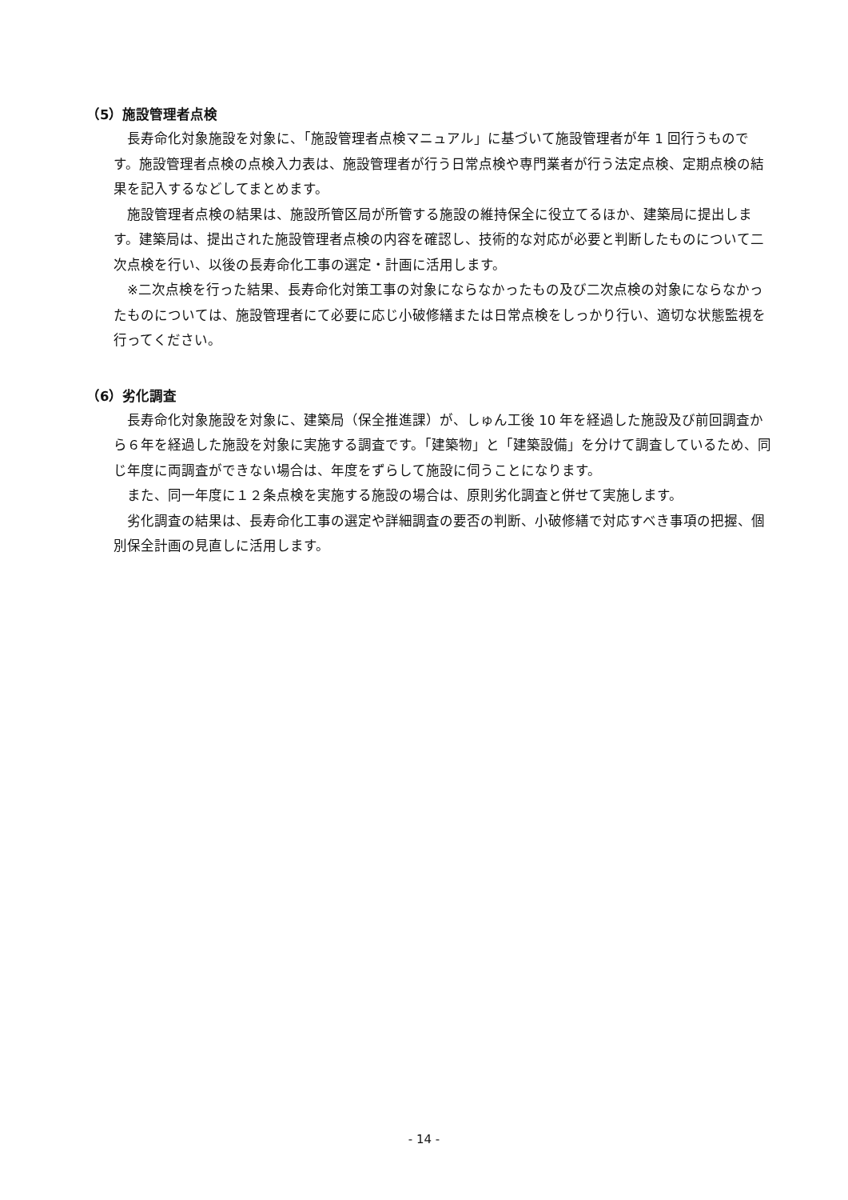（5）施設管理者点検
長寿命化対象施設を対象に、「施設管理者点検マニュアル」に基づいて施設管理者が年 1 回行うものです。施設管理者点検の点検入力表は、施設管理者が行う日常点検や専門業者が行う法定点検、定期点検の結果を記入するなどしてまとめます。
施設管理者点検の結果は、施設所管区局が所管する施設の維持保全に役立てるほか、建築局に提出します。建築局は、提出された施設管理者点検の内容を確認し、技術的な対応が必要と判断したものについて二次点検を行い、以後の長寿命化工事の選定・計画に活用します。
※二次点検を行った結果、長寿命化対策工事の対象にならなかったもの及び二次点検の対象にならなかったものについては、施設管理者にて必要に応じ小破修繕または日常点検をしっかり行い、適切な状態監視を行ってください。
（6）劣化調査
長寿命化対象施設を対象に、建築局（保全推進課）が、しゅん工後 10 年を経過した施設及び前回調査から６年を経過した施設を対象に実施する調査です。「建築物」と「建築設備」を分けて調査しているため、同じ年度に両調査ができない場合は、年度をずらして施設に伺うことになります。
また、同一年度に１２条点検を実施する施設の場合は、原則劣化調査と併せて実施します。
劣化調査の結果は、長寿命化工事の選定や詳細調査の要否の判断、小破修繕で対応すべき事項の把握、個別保全計画の見直しに活用します。
- 14 -